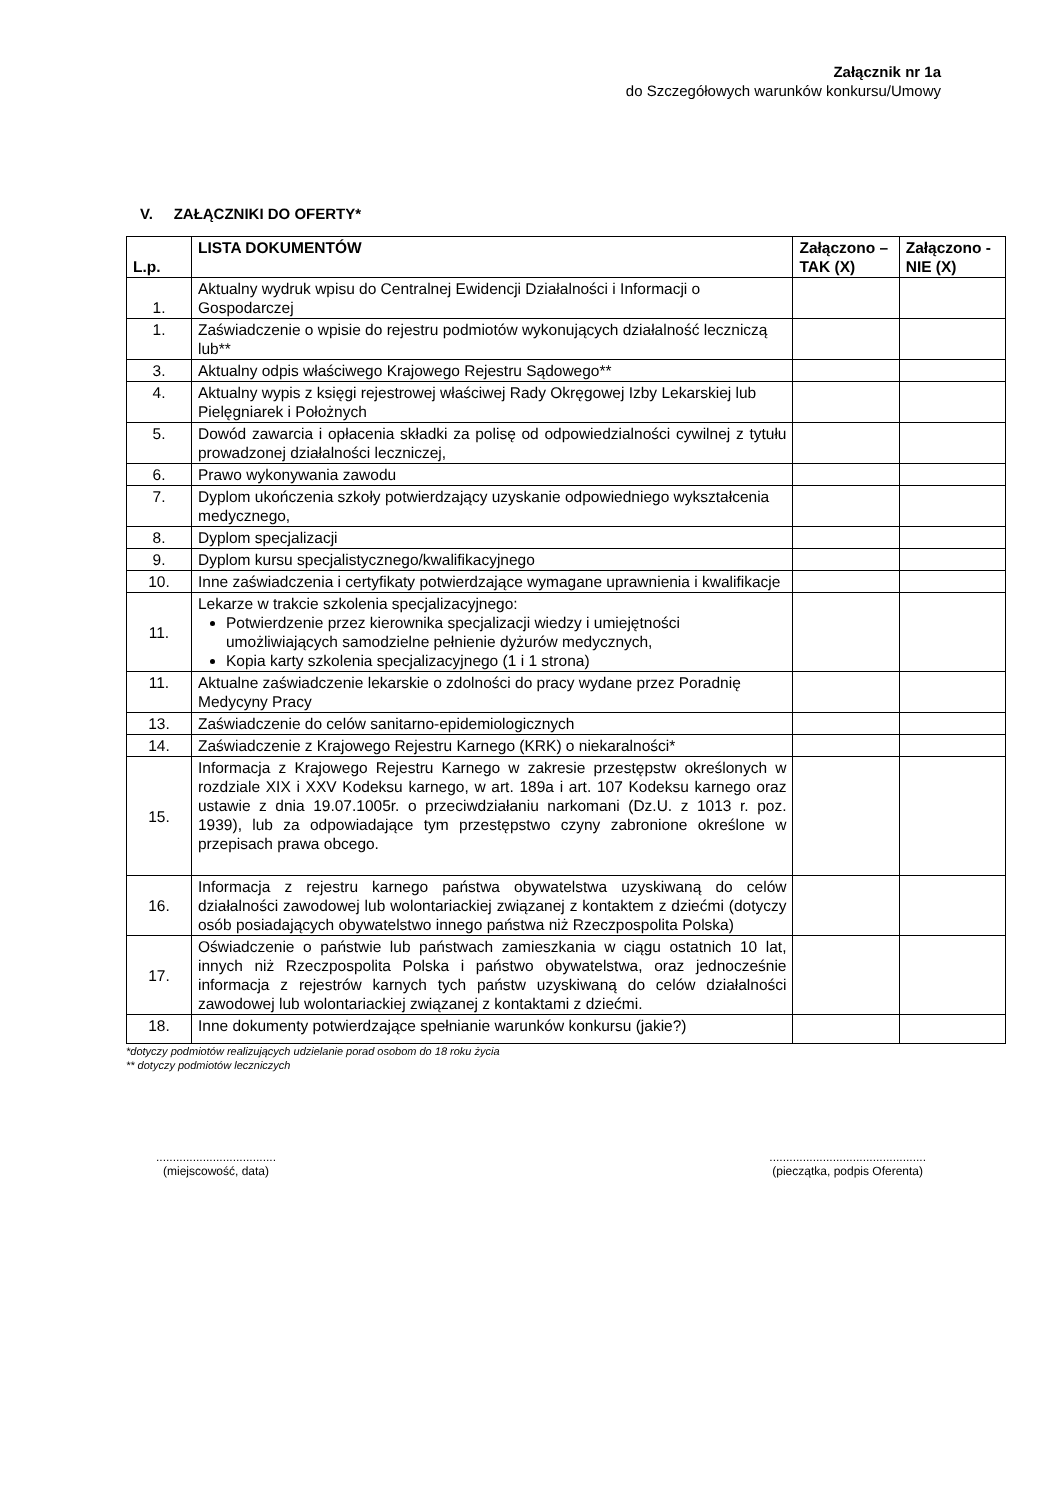Załącznik nr 1a
do Szczegółowych warunków konkursu/Umowy
V. ZAŁĄCZNIKI DO OFERTY*
| L.p. | LISTA DOKUMENTÓW | Załączono – TAK (X) | Załączono - NIE (X) |
| --- | --- | --- | --- |
| 1. | Aktualny wydruk wpisu do Centralnej Ewidencji Działalności i Informacji o Gospodarczej | | |
| 1. | Zaświadczenie o wpisie do rejestru podmiotów wykonujących działalność leczniczą lub** | | |
| 3. | Aktualny odpis właściwego Krajowego Rejestru Sądowego** | | |
| 4. | Aktualny wypis z księgi rejestrowej właściwej Rady Okręgowej Izby Lekarskiej lub Pielęgniarek i Położnych | | |
| 5. | Dowód zawarcia i opłacenia składki za polisę od odpowiedzialności cywilnej z tytułu prowadzonej działalności leczniczej, | | |
| 6. | Prawo wykonywania zawodu | | |
| 7. | Dyplom ukończenia szkoły potwierdzający uzyskanie odpowiedniego wykształcenia medycznego, | | |
| 8. | Dyplom specjalizacji | | |
| 9. | Dyplom kursu specjalistycznego/kwalifikacyjnego | | |
| 10. | Inne zaświadczenia i certyfikaty potwierdzające wymagane uprawnienia i kwalifikacje | | |
| 11. | Lekarze w trakcie szkolenia specjalizacyjnego: Potwierdzenie przez kierownika specjalizacji wiedzy i umiejętności umożliwiających samodzielne pełnienie dyżurów medycznych, Kopia karty szkolenia specjalizacyjnego (1 i 1 strona) | | |
| 11. | Aktualne zaświadczenie lekarskie o zdolności do pracy wydane przez Poradnię Medycyny Pracy | | |
| 13. | Zaświadczenie do celów sanitarno-epidemiologicznych | | |
| 14. | Zaświadczenie z Krajowego Rejestru Karnego (KRK) o niekaralności* | | |
| 15. | Informacja z Krajowego Rejestru Karnego w zakresie przestępstw określonych w rozdziale XIX i XXV Kodeksu karnego, w art. 189a i art. 107 Kodeksu karnego oraz ustawie z dnia 19.07.1005r. o przeciwdziałaniu narkomani (Dz.U. z 1013 r. poz. 1939), lub za odpowiadające tym przestępstwo czyny zabronione określone w przepisach prawa obcego. | | |
| 16. | Informacja z rejestru karnego państwa obywatelstwa uzyskiwaną do celów działalności zawodowej lub wolontariackiej związanej z kontaktem z dziećmi (dotyczy osób posiadających obywatelstwo innego państwa niż Rzeczpospolita Polska) | | |
| 17. | Oświadczenie o państwie lub państwach zamieszkania w ciągu ostatnich 10 lat, innych niż Rzeczpospolita Polska i państwo obywatelstwa, oraz jednocześnie informacja z rejestrów karnych tych państw uzyskiwaną do celów działalności zawodowej lub wolontariackiej związanej z kontaktami z dziećmi. | | |
| 18. | Inne dokumenty potwierdzające spełnianie warunków konkursu (jakie?) | | |
*dotyczy podmiotów realizujących udzielanie porad osobom do 18 roku życia
** dotyczy podmiotów leczniczych
....................................
(miejscowość, data)
...............................................
(pieczątka, podpis Oferenta)